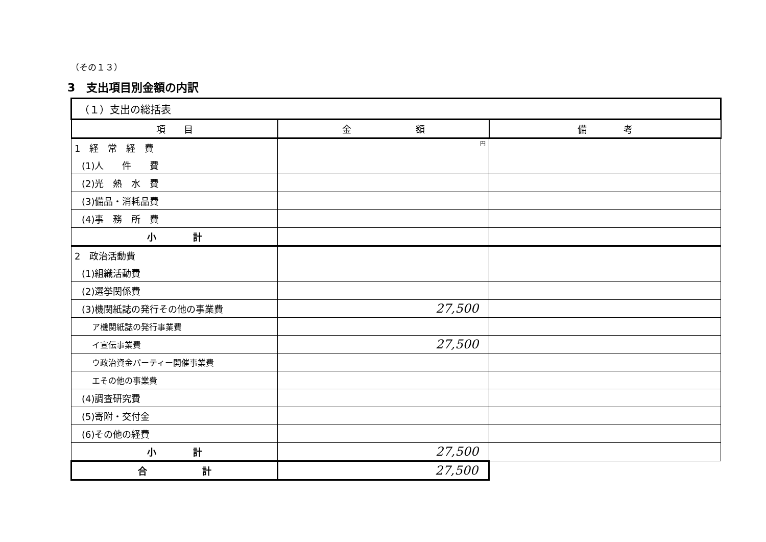（その１３）
3　支出項目別金額の内訳
| （１）支出の総括表 | | |
| 項 目 | 金 額 | 備 考 |
| 1 経 常 経 費 | 円 | |
| (1)人 件 費 | | |
| (2)光 熱 水 費 | | |
| (3)備品・消耗品費 | | |
| (4)事 務 所 費 | | |
| 小 計 | | |
| 2 政治活動費 | | |
| (1)組織活動費 | | |
| (2)選挙関係費 | | |
| (3)機関紙誌の発行その他の事業費 | 27,500 | |
| ア機関紙誌の発行事業費 | | |
| イ宣伝事業費 | 27,500 | |
| ウ政治資金パーティー開催事業費 | | |
| エその他の事業費 | | |
| (4)調査研究費 | | |
| (5)寄附・交付金 | | |
| (6)その他の経費 | | |
| 小 計 | 27,500 | |
| 合 計 | 27,500 | |